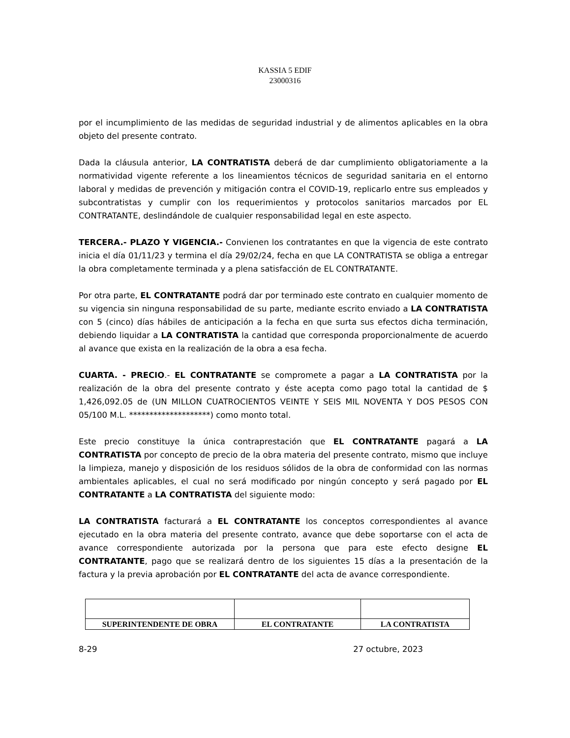KASSIA 5 EDIF
23000316
por el incumplimiento de las medidas de seguridad industrial y de alimentos aplicables en la obra objeto del presente contrato.
Dada la cláusula anterior, LA CONTRATISTA deberá de dar cumplimiento obligatoriamente a la normatividad vigente referente a los lineamientos técnicos de seguridad sanitaria en el entorno laboral y medidas de prevención y mitigación contra el COVID-19, replicarlo entre sus empleados y subcontratistas y cumplir con los requerimientos y protocolos sanitarios marcados por EL CONTRATANTE, deslindándole de cualquier responsabilidad legal en este aspecto.
TERCERA.- PLAZO Y VIGENCIA.- Convienen los contratantes en que la vigencia de este contrato inicia el día 01/11/23 y termina el día 29/02/24, fecha en que LA CONTRATISTA se obliga a entregar la obra completamente terminada y a plena satisfacción de EL CONTRATANTE.
Por otra parte, EL CONTRATANTE podrá dar por terminado este contrato en cualquier momento de su vigencia sin ninguna responsabilidad de su parte, mediante escrito enviado a LA CONTRATISTA con 5 (cinco) días hábiles de anticipación a la fecha en que surta sus efectos dicha terminación, debiendo liquidar a LA CONTRATISTA la cantidad que corresponda proporcionalmente de acuerdo al avance que exista en la realización de la obra a esa fecha.
CUARTA. - PRECIO.- EL CONTRATANTE se compromete a pagar a LA CONTRATISTA por la realización de la obra del presente contrato y éste acepta como pago total la cantidad de $ 1,426,092.05 de (UN MILLON CUATROCIENTOS VEINTE Y SEIS MIL NOVENTA Y DOS PESOS CON 05/100 M.L. ********************) como monto total.
Este precio constituye la única contraprestación que EL CONTRATANTE pagará a LA CONTRATISTA por concepto de precio de la obra materia del presente contrato, mismo que incluye la limpieza, manejo y disposición de los residuos sólidos de la obra de conformidad con las normas ambientales aplicables, el cual no será modificado por ningún concepto y será pagado por EL CONTRATANTE a LA CONTRATISTA del siguiente modo:
LA CONTRATISTA facturará a EL CONTRATANTE los conceptos correspondientes al avance ejecutado en la obra materia del presente contrato, avance que debe soportarse con el acta de avance correspondiente autorizada por la persona que para este efecto designe EL CONTRATANTE, pago que se realizará dentro de los siguientes 15 días a la presentación de la factura y la previa aprobación por EL CONTRATANTE del acta de avance correspondiente.
| SUPERINTENDENTE DE OBRA | EL CONTRATANTE | LA CONTRATISTA |
8-29 27 octubre, 2023